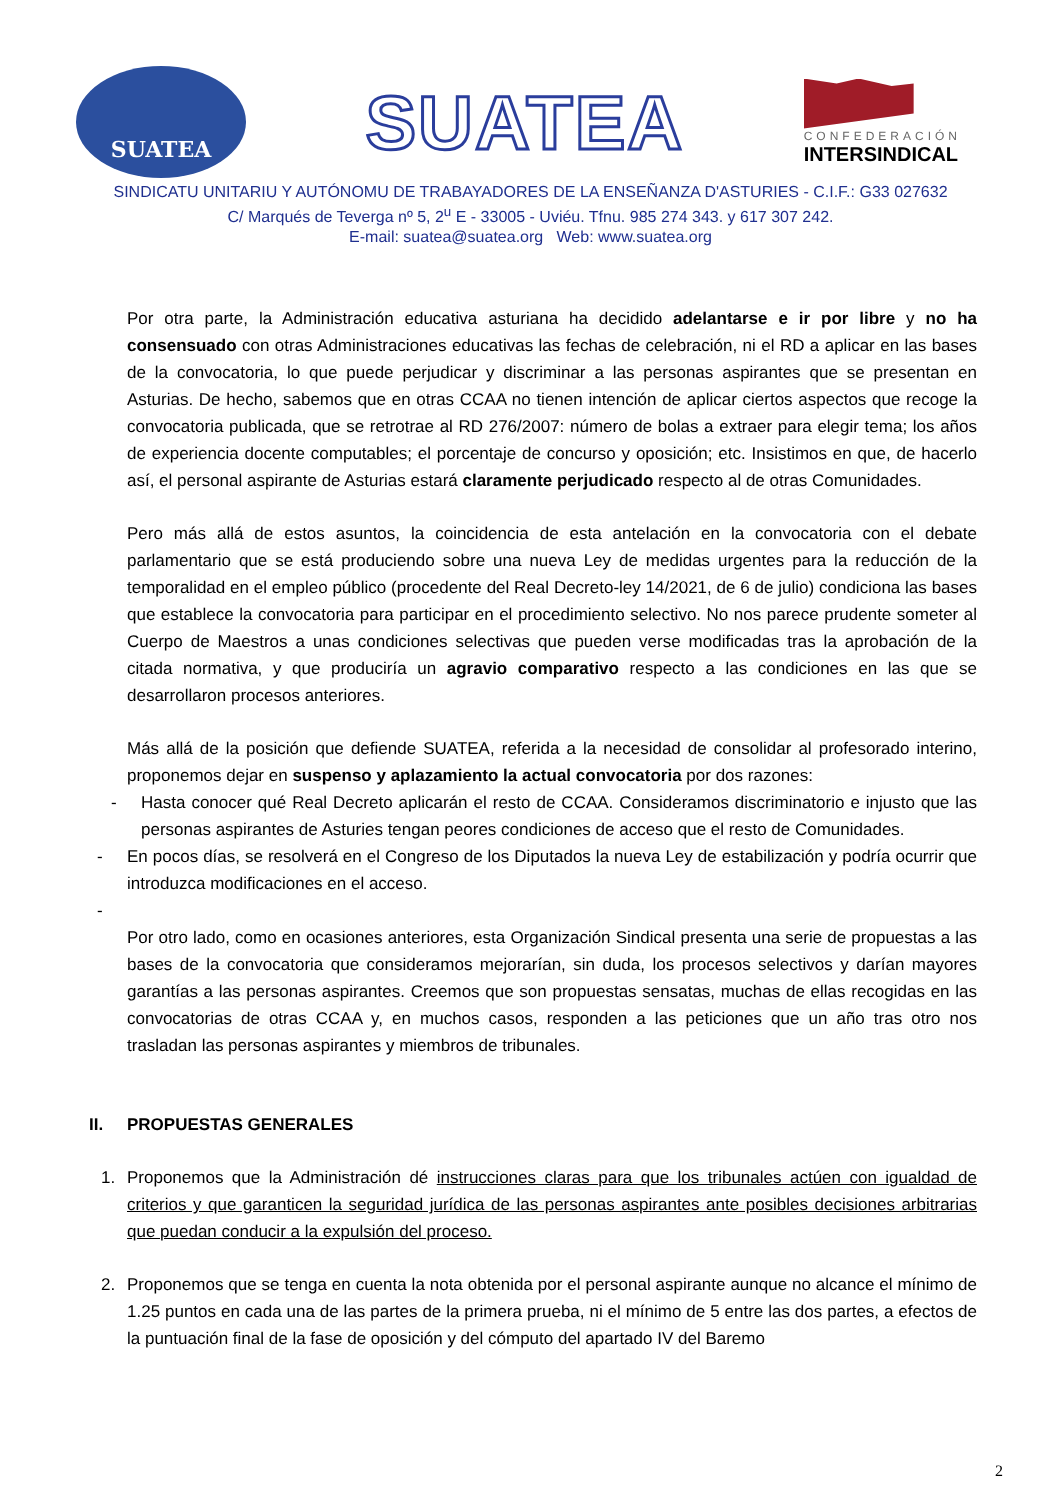SUATEA
SUATEA
CONFEDERACIÓN
INTERSINDICAL
SINDICATU UNITARIU Y AUTÓNOMU DE TRABAYADORES DE LA ENSEÑANZA D'ASTURIES - C.I.F.: G33 027632
C/ Marqués de Teverga nº 5, 2<sup>u</sup> E - 33005 - Uviéu. Tfnu. 985 274 343. y 617 307 242.
E-mail: suatea@suatea.org Web: www.suatea.org
Por otra parte, la Administración educativa asturiana ha decidido adelantarse e ir por libre y no ha consensuado con otras Administraciones educativas las fechas de celebración, ni el RD a aplicar en las bases de la convocatoria, lo que puede perjudicar y discriminar a las personas aspirantes que se presentan en Asturias. De hecho, sabemos que en otras CCAA no tienen intención de aplicar ciertos aspectos que recoge la convocatoria publicada, que se retrotrae al RD 276/2007: número de bolas a extraer para elegir tema; los años de experiencia docente computables; el porcentaje de concurso y oposición; etc. Insistimos en que, de hacerlo así, el personal aspirante de Asturias estará claramente perjudicado respecto al de otras Comunidades.
Pero más allá de estos asuntos, la coincidencia de esta antelación en la convocatoria con el debate parlamentario que se está produciendo sobre una nueva Ley de medidas urgentes para la reducción de la temporalidad en el empleo público (procedente del Real Decreto-ley 14/2021, de 6 de julio) condiciona las bases que establece la convocatoria para participar en el procedimiento selectivo. No nos parece prudente someter al Cuerpo de Maestros a unas condiciones selectivas que pueden verse modificadas tras la aprobación de la citada normativa, y que produciría un agravio comparativo respecto a las condiciones en las que se desarrollaron procesos anteriores.
Más allá de la posición que defiende SUATEA, referida a la necesidad de consolidar al profesorado interino, proponemos dejar en suspenso y aplazamiento la actual convocatoria por dos razones:
- Hasta conocer qué Real Decreto aplicarán el resto de CCAA. Consideramos discriminatorio e injusto que las personas aspirantes de Asturies tengan peores condiciones de acceso que el resto de Comunidades.
- En pocos días, se resolverá en el Congreso de los Diputados la nueva Ley de estabilización y podría ocurrir que introduzca modificaciones en el acceso.
-
Por otro lado, como en ocasiones anteriores, esta Organización Sindical presenta una serie de propuestas a las bases de la convocatoria que consideramos mejorarían, sin duda, los procesos selectivos y darían mayores garantías a las personas aspirantes. Creemos que son propuestas sensatas, muchas de ellas recogidas en las convocatorias de otras CCAA y, en muchos casos, responden a las peticiones que un año tras otro nos trasladan las personas aspirantes y miembros de tribunales.
II. PROPUESTAS GENERALES
1. Proponemos que la Administración dé instrucciones claras para que los tribunales actúen con igualdad de criterios y que garanticen la seguridad jurídica de las personas aspirantes ante posibles decisiones arbitrarias que puedan conducir a la expulsión del proceso.
2. Proponemos que se tenga en cuenta la nota obtenida por el personal aspirante aunque no alcance el mínimo de 1.25 puntos en cada una de las partes de la primera prueba, ni el mínimo de 5 entre las dos partes, a efectos de la puntuación final de la fase de oposición y del cómputo del apartado IV del Baremo
2